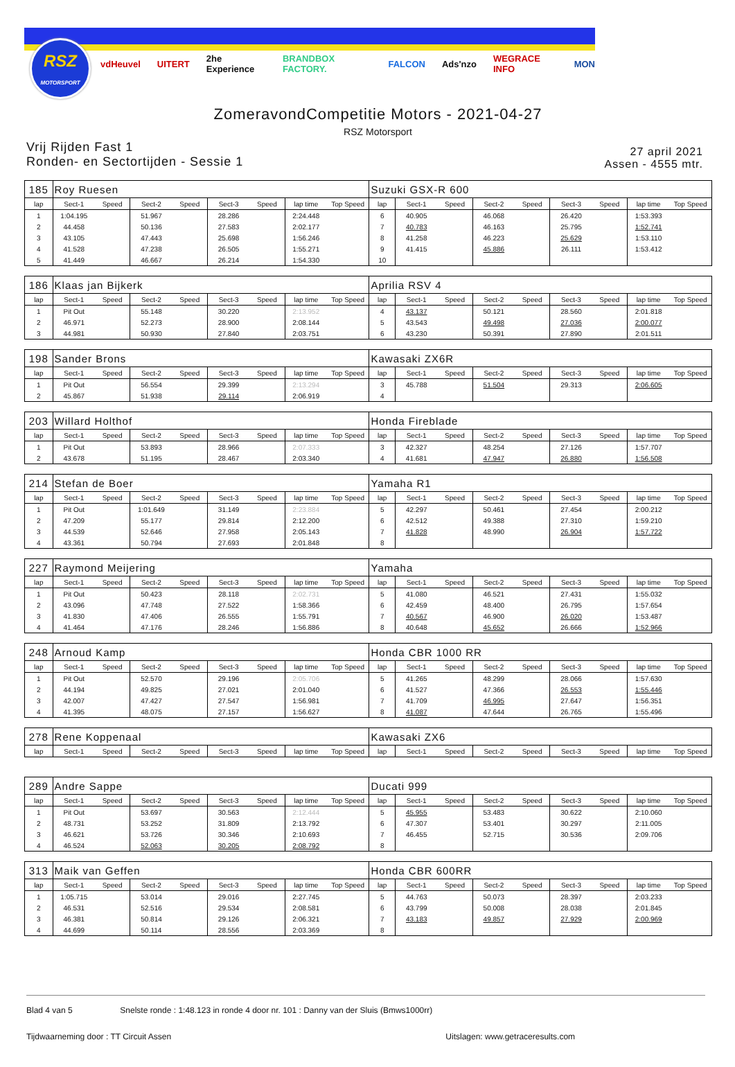RSZ
MOTORSPORT
vdHeuvel UITERT 2he Experience BRANDBOX FACTORY. FALCON Ads'nzo WEGRACE INFO MON
ZomeravondCompetitie Motors - 2021-04-27
RSZ Motorsport
Vrij Rijden Fast 1
Ronden- en Sectortijden - Sessie 1
27 april 2021
Assen - 4555 mtr.
| 185 | Roy Ruesen | | | | | | | | Suzuki GSX-R 600 | | | | | | | | |
| lap | Sect-1 | Speed | Sect-2 | Speed | Sect-3 | Speed | lap time | Top Speed | lap | Sect-1 | Speed | Sect-2 | Speed | Sect-3 | Speed | lap time | Top Speed |
| 1 | 1:04.195 | | 51.967 | | 28.286 | | 2:24.448 | | 6 | 40.905 | | 46.068 | | 26.420 | | 1:53.393 | |
| 2 | 44.458 | | 50.136 | | 27.583 | | 2:02.177 | | 7 | 40.783 | | 46.163 | | 25.795 | | 1:52.741 | |
| 3 | 43.105 | | 47.443 | | 25.698 | | 1:56.246 | | 8 | 41.258 | | 46.223 | | 25.629 | | 1:53.110 | |
| 4 | 41.528 | | 47.238 | | 26.505 | | 1:55.271 | | 9 | 41.415 | | 45.886 | | 26.111 | | 1:53.412 | |
| 5 | 41.449 | | 46.667 | | 26.214 | | 1:54.330 | | 10 | | | | | | | | |
| 186 | Klaas jan Bijkerk | | | | | | | | Aprilia RSV 4 | | | | | | | | |
| lap | Sect-1 | Speed | Sect-2 | Speed | Sect-3 | Speed | lap time | Top Speed | lap | Sect-1 | Speed | Sect-2 | Speed | Sect-3 | Speed | lap time | Top Speed |
| 1 | Pit Out | | 55.148 | | 30.220 | | 2:13.952 | | 4 | 43.137 | | 50.121 | | 28.560 | | 2:01.818 | |
| 2 | 46.971 | | 52.273 | | 28.900 | | 2:08.144 | | 5 | 43.543 | | 49.498 | | 27.036 | | 2:00.077 | |
| 3 | 44.981 | | 50.930 | | 27.840 | | 2:03.751 | | 6 | 43.230 | | 50.391 | | 27.890 | | 2:01.511 | |
| 198 | Sander Brons | | | | | | | | Kawasaki ZX6R | | | | | | | | |
| lap | Sect-1 | Speed | Sect-2 | Speed | Sect-3 | Speed | lap time | Top Speed | lap | Sect-1 | Speed | Sect-2 | Speed | Sect-3 | Speed | lap time | Top Speed |
| 1 | Pit Out | | 56.554 | | 29.399 | | 2:13.294 | | 3 | 45.788 | | 51.504 | | 29.313 | | 2:06.605 | |
| 2 | 45.867 | | 51.938 | | 29.114 | | 2:06.919 | | 4 | | | | | | | | |
| 203 | Willard Holthof | | | | | | | | Honda Fireblade | | | | | | | | |
| lap | Sect-1 | Speed | Sect-2 | Speed | Sect-3 | Speed | lap time | Top Speed | lap | Sect-1 | Speed | Sect-2 | Speed | Sect-3 | Speed | lap time | Top Speed |
| 1 | Pit Out | | 53.893 | | 28.966 | | 2:07.333 | | 3 | 42.327 | | 48.254 | | 27.126 | | 1:57.707 | |
| 2 | 43.678 | | 51.195 | | 28.467 | | 2:03.340 | | 4 | 41.681 | | 47.947 | | 26.880 | | 1:56.508 | |
| 214 | Stefan de Boer | | | | | | | | Yamaha R1 | | | | | | | | |
| lap | Sect-1 | Speed | Sect-2 | Speed | Sect-3 | Speed | lap time | Top Speed | lap | Sect-1 | Speed | Sect-2 | Speed | Sect-3 | Speed | lap time | Top Speed |
| 1 | Pit Out | | 1:01.649 | | 31.149 | | 2:23.884 | | 5 | 42.297 | | 50.461 | | 27.454 | | 2:00.212 | |
| 2 | 47.209 | | 55.177 | | 29.814 | | 2:12.200 | | 6 | 42.512 | | 49.388 | | 27.310 | | 1:59.210 | |
| 3 | 44.539 | | 52.646 | | 27.958 | | 2:05.143 | | 7 | 41.828 | | 48.990 | | 26.904 | | 1:57.722 | |
| 4 | 43.361 | | 50.794 | | 27.693 | | 2:01.848 | | 8 | | | | | | | | |
| 227 | Raymond Meijering | | | | | | | | Yamaha | | | | | | | | |
| lap | Sect-1 | Speed | Sect-2 | Speed | Sect-3 | Speed | lap time | Top Speed | lap | Sect-1 | Speed | Sect-2 | Speed | Sect-3 | Speed | lap time | Top Speed |
| 1 | Pit Out | | 50.423 | | 28.118 | | 2:02.731 | | 5 | 41.080 | | 46.521 | | 27.431 | | 1:55.032 | |
| 2 | 43.096 | | 47.748 | | 27.522 | | 1:58.366 | | 6 | 42.459 | | 48.400 | | 26.795 | | 1:57.654 | |
| 3 | 41.830 | | 47.406 | | 26.555 | | 1:55.791 | | 7 | 40.567 | | 46.900 | | 26.020 | | 1:53.487 | |
| 4 | 41.464 | | 47.176 | | 28.246 | | 1:56.886 | | 8 | 40.648 | | 45.652 | | 26.666 | | 1:52.966 | |
| 248 | Arnoud Kamp | | | | | | | | Honda CBR 1000 RR | | | | | | | | |
| lap | Sect-1 | Speed | Sect-2 | Speed | Sect-3 | Speed | lap time | Top Speed | lap | Sect-1 | Speed | Sect-2 | Speed | Sect-3 | Speed | lap time | Top Speed |
| 1 | Pit Out | | 52.570 | | 29.196 | | 2:05.706 | | 5 | 41.265 | | 48.299 | | 28.066 | | 1:57.630 | |
| 2 | 44.194 | | 49.825 | | 27.021 | | 2:01.040 | | 6 | 41.527 | | 47.366 | | 26.553 | | 1:55.446 | |
| 3 | 42.007 | | 47.427 | | 27.547 | | 1:56.981 | | 7 | 41.709 | | 46.995 | | 27.647 | | 1:56.351 | |
| 4 | 41.395 | | 48.075 | | 27.157 | | 1:56.627 | | 8 | 41.087 | | 47.644 | | 26.765 | | 1:55.496 | |
| 278 | Rene Koppenaal | | | | | | | | Kawasaki ZX6 | | | | | | | | |
| lap | Sect-1 | Speed | Sect-2 | Speed | Sect-3 | Speed | lap time | Top Speed | lap | Sect-1 | Speed | Sect-2 | Speed | Sect-3 | Speed | lap time | Top Speed |
| 289 | Andre Sappe | | | | | | | | Ducati 999 | | | | | | | | |
| lap | Sect-1 | Speed | Sect-2 | Speed | Sect-3 | Speed | lap time | Top Speed | lap | Sect-1 | Speed | Sect-2 | Speed | Sect-3 | Speed | lap time | Top Speed |
| 1 | Pit Out | | 53.697 | | 30.563 | | 2:12.444 | | 5 | 45.955 | | 53.483 | | 30.622 | | 2:10.060 | |
| 2 | 48.731 | | 53.252 | | 31.809 | | 2:13.792 | | 6 | 47.307 | | 53.401 | | 30.297 | | 2:11.005 | |
| 3 | 46.621 | | 53.726 | | 30.346 | | 2:10.693 | | 7 | 46.455 | | 52.715 | | 30.536 | | 2:09.706 | |
| 4 | 46.524 | | 52.063 | | 30.205 | | 2:08.792 | | 8 | | | | | | | | |
| 313 | Maik van Geffen | | | | | | | | Honda CBR 600RR | | | | | | | | |
| lap | Sect-1 | Speed | Sect-2 | Speed | Sect-3 | Speed | lap time | Top Speed | lap | Sect-1 | Speed | Sect-2 | Speed | Sect-3 | Speed | lap time | Top Speed |
| 1 | 1:05.715 | | 53.014 | | 29.016 | | 2:27.745 | | 5 | 44.763 | | 50.073 | | 28.397 | | 2:03.233 | |
| 2 | 46.531 | | 52.516 | | 29.534 | | 2:08.581 | | 6 | 43.799 | | 50.008 | | 28.038 | | 2:01.845 | |
| 3 | 46.381 | | 50.814 | | 29.126 | | 2:06.321 | | 7 | 43.183 | | 49.857 | | 27.929 | | 2:00.969 | |
| 4 | 44.699 | | 50.114 | | 28.556 | | 2:03.369 | | 8 | | | | | | | | |
Blad 4 van 5 Snelste ronde : 1:48.123 in ronde 4 door nr. 101 : Danny van der Sluis (Bmws1000rr)
Tijdwaarneming door : TT Circuit Assen Uitslagen: www.getraceresults.com